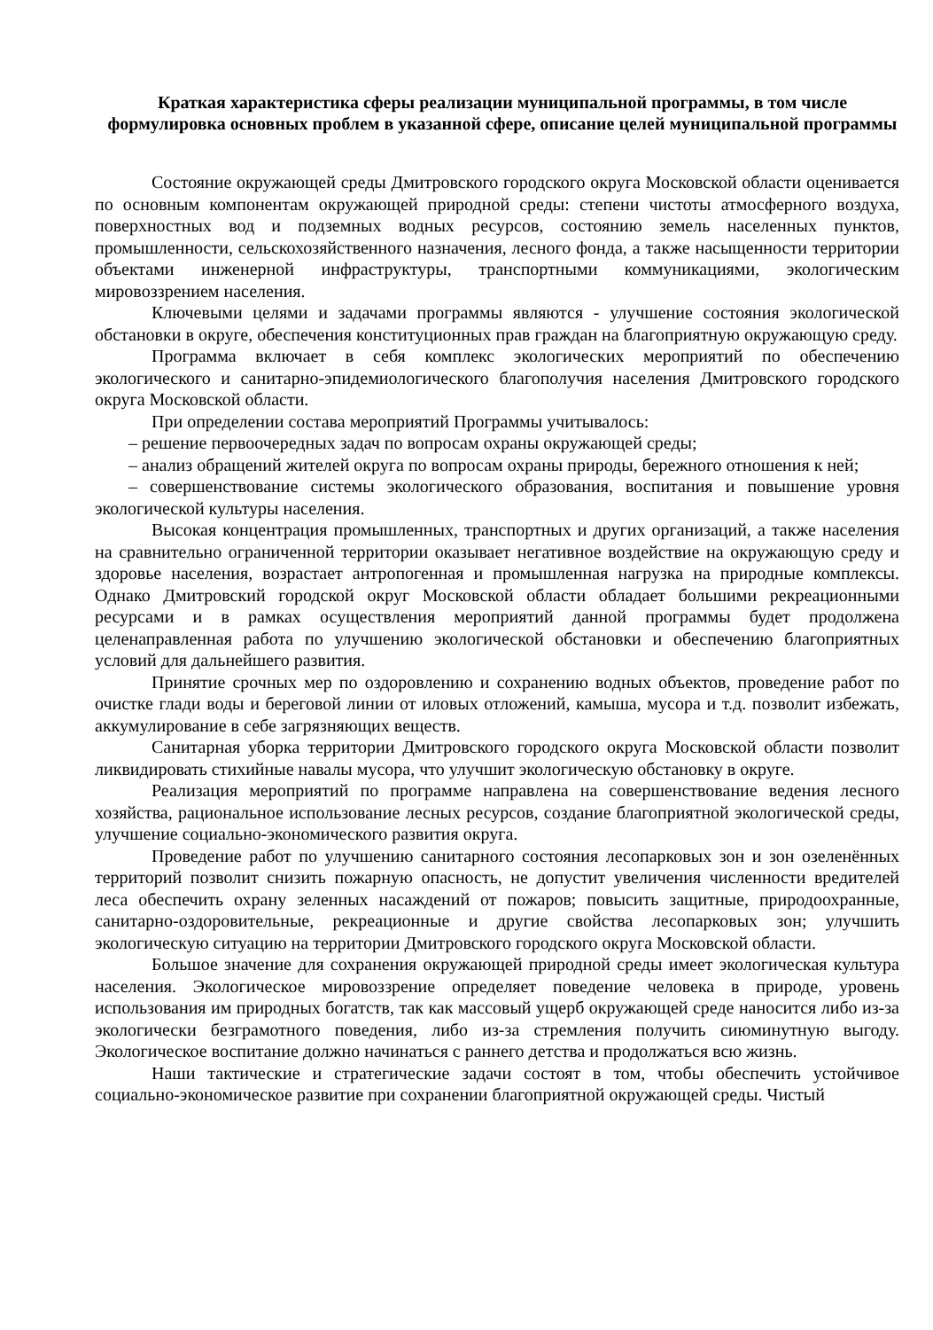Краткая характеристика сферы реализации муниципальной программы, в том числе формулировка основных проблем в указанной сфере, описание целей муниципальной программы
Состояние окружающей среды Дмитровского городского округа Московской области оценивается по основным компонентам окружающей природной среды: степени чистоты атмосферного воздуха, поверхностных вод и подземных водных ресурсов, состоянию земель населенных пунктов, промышленности, сельскохозяйственного назначения, лесного фонда, а также насыщенности территории объектами инженерной инфраструктуры, транспортными коммуникациями, экологическим мировоззрением населения.
Ключевыми целями и задачами программы являются - улучшение состояния экологической обстановки в округе, обеспечения конституционных прав граждан на благоприятную окружающую среду.
Программа включает в себя комплекс экологических мероприятий по обеспечению экологического и санитарно-эпидемиологического благополучия населения Дмитровского городского округа Московской области.
При определении состава мероприятий Программы учитывалось:
– решение первоочередных задач по вопросам охраны окружающей среды;
– анализ обращений жителей округа по вопросам охраны природы, бережного отношения к ней;
– совершенствование системы экологического образования, воспитания и повышение уровня экологической культуры населения.
Высокая концентрация промышленных, транспортных и других организаций, а также населения на сравнительно ограниченной территории оказывает негативное воздействие на окружающую среду и здоровье населения, возрастает антропогенная и промышленная нагрузка на природные комплексы. Однако Дмитровский городской округ Московской области обладает большими рекреационными ресурсами и в рамках осуществления мероприятий данной программы будет продолжена целенаправленная работа по улучшению экологической обстановки и обеспечению благоприятных условий для дальнейшего развития.
Принятие срочных мер по оздоровлению и сохранению водных объектов, проведение работ по очистке глади воды и береговой линии от иловых отложений, камыша, мусора и т.д. позволит избежать, аккумулирование в себе загрязняющих веществ.
Санитарная уборка территории Дмитровского городского округа Московской области позволит ликвидировать стихийные навалы мусора, что улучшит экологическую обстановку в округе.
Реализация мероприятий по программе направлена на совершенствование ведения лесного хозяйства, рациональное использование лесных ресурсов, создание благоприятной экологической среды, улучшение социально-экономического развития округа.
Проведение работ по улучшению санитарного состояния лесопарковых зон и зон озеленённых территорий позволит снизить пожарную опасность, не допустит увеличения численности вредителей леса обеспечить охрану зеленных насаждений от пожаров; повысить защитные, природоохранные, санитарно-оздоровительные, рекреационные и другие свойства лесопарковых зон; улучшить экологическую ситуацию на территории Дмитровского городского округа Московской области.
Большое значение для сохранения окружающей природной среды имеет экологическая культура населения. Экологическое мировоззрение определяет поведение человека в природе, уровень использования им природных богатств, так как массовый ущерб окружающей среде наносится либо из-за экологически безграмотного поведения, либо из-за стремления получить сиюминутную выгоду. Экологическое воспитание должно начинаться с раннего детства и продолжаться всю жизнь.
Наши тактические и стратегические задачи состоят в том, чтобы обеспечить устойчивое социально-экономическое развитие при сохранении благоприятной окружающей среды. Чистый